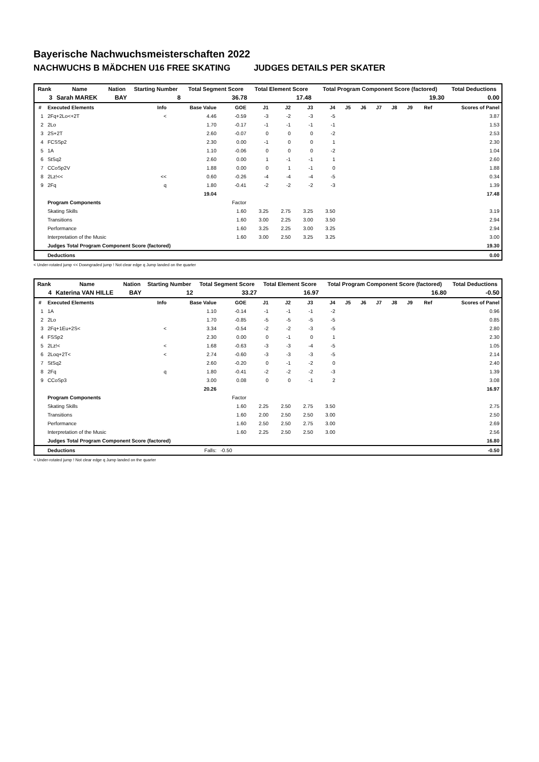Bayerische Nachwuchsmeisterschaften 2022
NACHWUCHS B MÄDCHEN U16 FREE SKATING JUDGES DETAILS PER SKATER
| Rank | Name | Nation | Starting Number | Total Segment Score | Total Element Score | Total Program Component Score (factored) | Total Deductions |
| 3 | Sarah MAREK | BAY | 8 | 36.78 | 17.48 | 19.30 | 0.00 |
| # | Executed Elements | Info | Base Value | GOE | J1 | J2 | J3 | J4 | J5 | J6 | J7 | J8 | J9 | Ref | Scores of Panel |
| --- | --- | --- | --- | --- | --- | --- | --- | --- | --- | --- | --- | --- | --- | --- | --- |
| 1 | 2Fq+2Lo<+2T | < | 4.46 | -0.59 | -3 | -2 | -3 | -5 | | | | | | | 3.87 |
| 2 | 2Lo | | 1.70 | -0.17 | -1 | -1 | -1 | -1 | | | | | | | 1.53 |
| 3 | 2S+2T | | 2.60 | -0.07 | 0 | 0 | 0 | -2 | | | | | | | 2.53 |
| 4 | FCSSp2 | | 2.30 | 0.00 | -1 | 0 | 0 | 1 | | | | | | | 2.30 |
| 5 | 1A | | 1.10 | -0.06 | 0 | 0 | 0 | -2 | | | | | | | 1.04 |
| 6 | StSq2 | | 2.60 | 0.00 | 1 | -1 | -1 | 1 | | | | | | | 2.60 |
| 7 | CCoSp2V | | 1.88 | 0.00 | 0 | 1 | -1 | 0 | | | | | | | 1.88 |
| 8 | 2Lz!<< | << | 0.60 | -0.26 | -4 | -4 | -4 | -5 | | | | | | | 0.34 |
| 9 | 2Fq | q | 1.80 | -0.41 | -2 | -2 | -2 | -3 | | | | | | | 1.39 |
| | | | 19.04 | | | | | | | | | | | | 17.48 |
| | Program Components | | | Factor | | | | | | | | | | | |
| | Skating Skills | | | 1.60 | 3.25 | 2.75 | 3.25 | 3.50 | | | | | | | 3.19 |
| | Transitions | | | 1.60 | 3.00 | 2.25 | 3.00 | 3.50 | | | | | | | 2.94 |
| | Performance | | | 1.60 | 3.25 | 2.25 | 3.00 | 3.25 | | | | | | | 2.94 |
| | Interpretation of the Music | | | 1.60 | 3.00 | 2.50 | 3.25 | 3.25 | | | | | | | 3.00 |
| | Judges Total Program Component Score (factored) | | | | | | | | | | | | | | 19.30 |
| | Deductions | | | | | | | | | | | | | | 0.00 |
< Under-rotated jump << Downgraded jump ! Not clear edge q Jump landed on the quarter
| Rank | Name | Nation | Starting Number | Total Segment Score | Total Element Score | Total Program Component Score (factored) | Total Deductions |
| 4 | Katerina VAN HILLE | BAY | 12 | 33.27 | 16.97 | 16.80 | -0.50 |
| # | Executed Elements | Info | Base Value | GOE | J1 | J2 | J3 | J4 | J5 | J6 | J7 | J8 | J9 | Ref | Scores of Panel |
| --- | --- | --- | --- | --- | --- | --- | --- | --- | --- | --- | --- | --- | --- | --- | --- |
| 1 | 1A | | 1.10 | -0.14 | -1 | -1 | -1 | -2 | | | | | | | 0.96 |
| 2 | 2Lo | | 1.70 | -0.85 | -5 | -5 | -5 | -5 | | | | | | | 0.85 |
| 3 | 2Fq+1Eu+2S< | < | 3.34 | -0.54 | -2 | -2 | -3 | -5 | | | | | | | 2.80 |
| 4 | FSSp2 | | 2.30 | 0.00 | 0 | -1 | 0 | 1 | | | | | | | 2.30 |
| 5 | 2Lz!< | < | 1.68 | -0.63 | -3 | -3 | -4 | -5 | | | | | | | 1.05 |
| 6 | 2Loq+2T< | < | 2.74 | -0.60 | -3 | -3 | -3 | -5 | | | | | | | 2.14 |
| 7 | StSq2 | | 2.60 | -0.20 | 0 | -1 | -2 | 0 | | | | | | | 2.40 |
| 8 | 2Fq | q | 1.80 | -0.41 | -2 | -2 | -2 | -3 | | | | | | | 1.39 |
| 9 | CCoSp3 | | 3.00 | 0.08 | 0 | 0 | -1 | 2 | | | | | | | 3.08 |
| | | | 20.26 | | | | | | | | | | | | 16.97 |
| | Program Components | | | Factor | | | | | | | | | | | |
| | Skating Skills | | | 1.60 | 2.25 | 2.50 | 2.75 | 3.50 | | | | | | | 2.75 |
| | Transitions | | | 1.60 | 2.00 | 2.50 | 2.50 | 3.00 | | | | | | | 2.50 |
| | Performance | | | 1.60 | 2.50 | 2.50 | 2.75 | 3.00 | | | | | | | 2.69 |
| | Interpretation of the Music | | | 1.60 | 2.25 | 2.50 | 2.50 | 3.00 | | | | | | | 2.56 |
| | Judges Total Program Component Score (factored) | | | | | | | | | | | | | | 16.80 |
| | Deductions | | Falls: | -0.50 | | | | | | | | | | | -0.50 |
< Under-rotated jump ! Not clear edge q Jump landed on the quarter